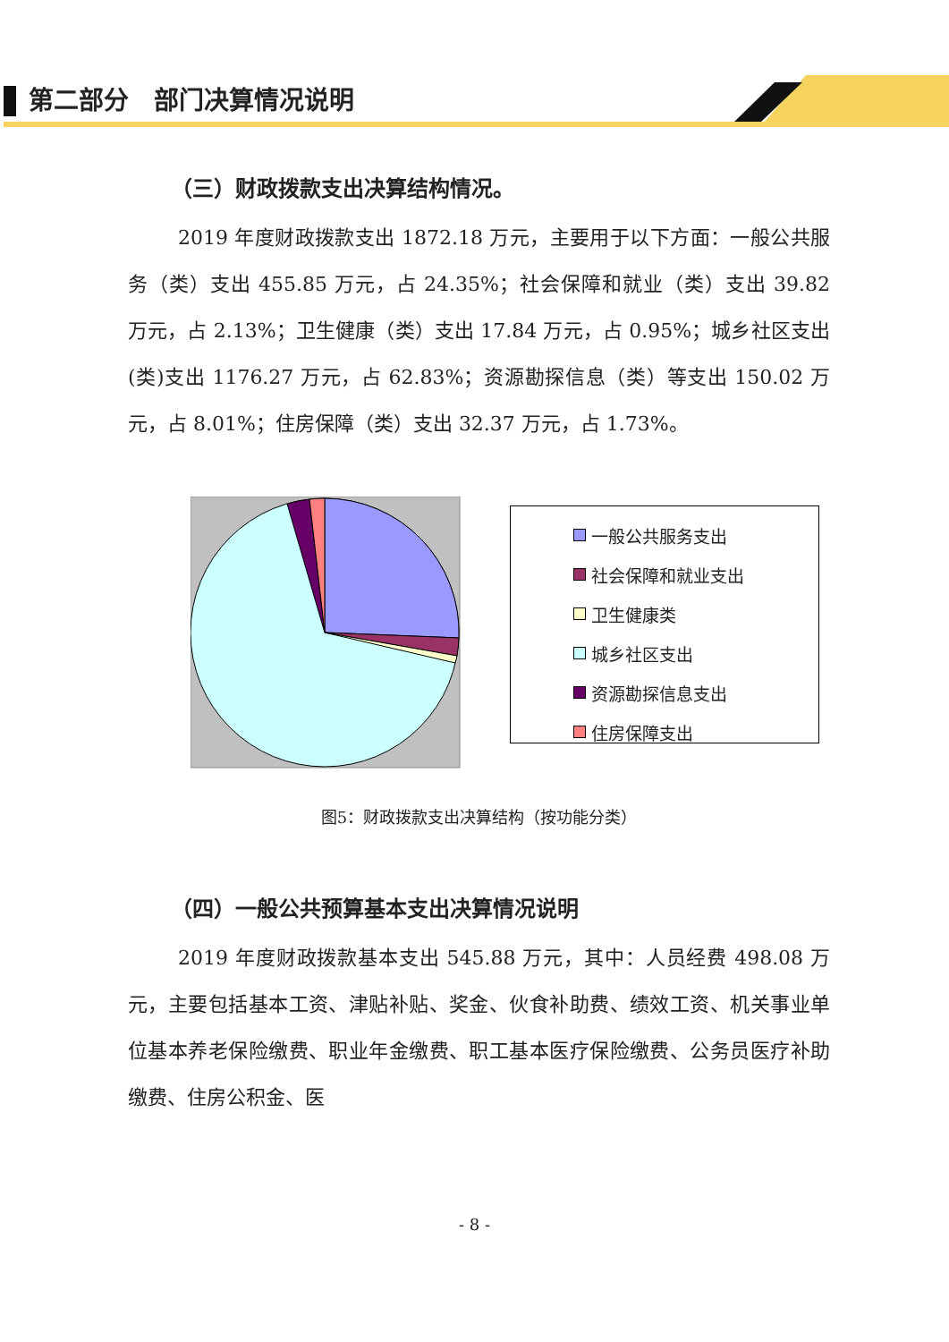第二部分　部门决算情况说明
（三）财政拨款支出决算结构情况。
2019 年度财政拨款支出 1872.18 万元，主要用于以下方面：一般公共服务（类）支出 455.85 万元，占 24.35%；社会保障和就业（类）支出 39.82 万元，占 2.13%；卫生健康（类）支出 17.84 万元，占 0.95%；城乡社区支出(类)支出 1176.27 万元，占 62.83%；资源勘探信息（类）等支出 150.02 万元，占 8.01%；住房保障（类）支出 32.37 万元，占 1.73%。
一般公共服务支出
社会保障和就业支出
卫生健康类
城乡社区支出
资源勘探信息支出
住房保障支出
图5：财政拨款支出决算结构（按功能分类）
（四）一般公共预算基本支出决算情况说明
2019 年度财政拨款基本支出 545.88 万元，其中：人员经费 498.08 万元，主要包括基本工资、津贴补贴、奖金、伙食补助费、绩效工资、机关事业单位基本养老保险缴费、职业年金缴费、职工基本医疗保险缴费、公务员医疗补助缴费、住房公积金、医
- 8 -